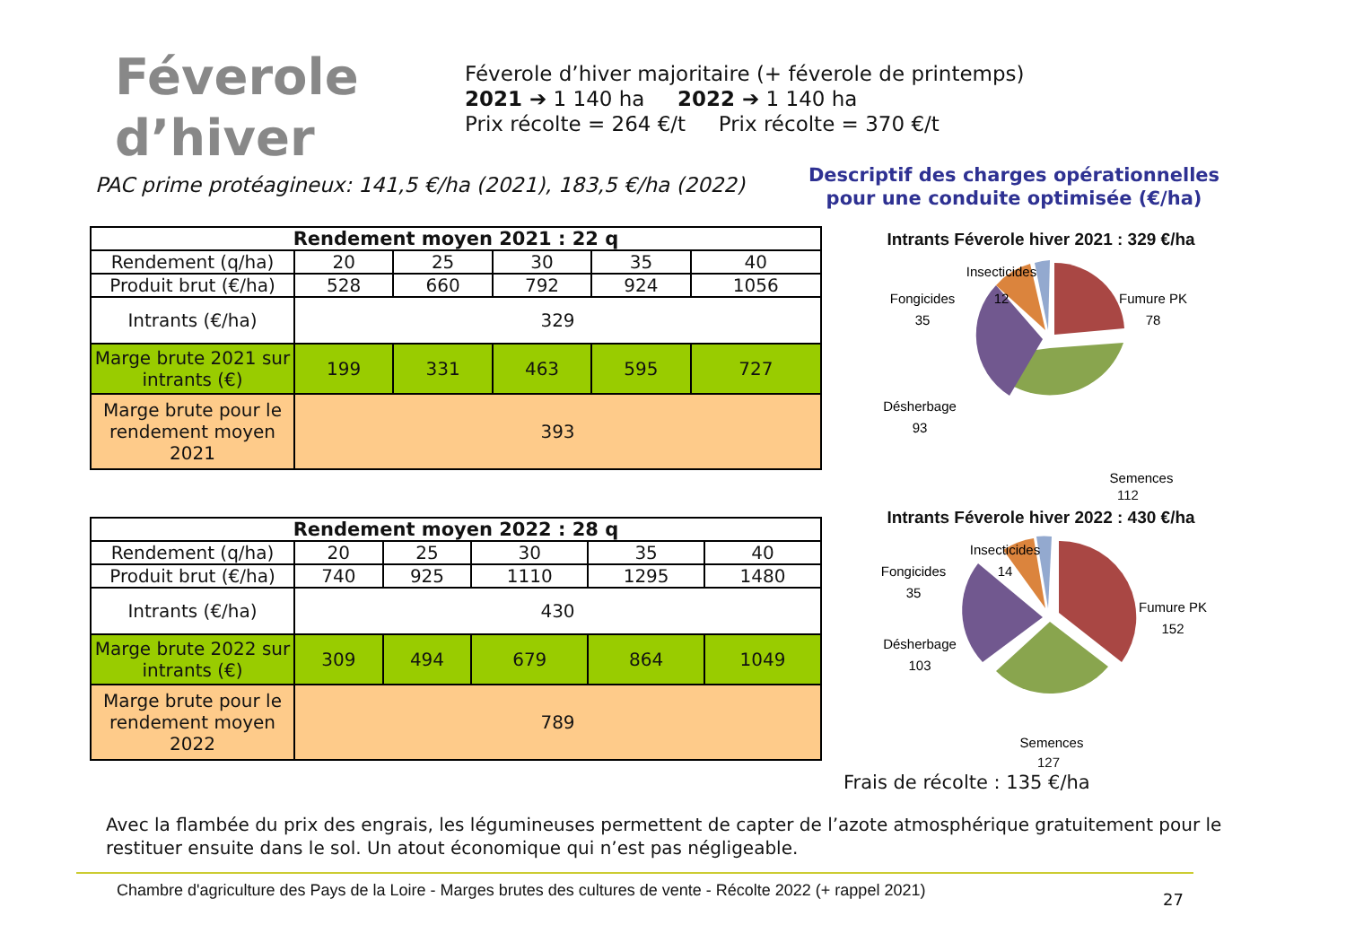Féverole
d’hiver
Féverole d’hiver majoritaire (+ féverole de printemps)
2021 ➔ 1 140 ha 2022 ➔ 1 140 ha
Prix récolte = 264 €/t Prix récolte = 370 €/t
PAC prime protéagineux: 141,5 €/ha (2021), 183,5 €/ha (2022)
Descriptif des charges opérationnelles pour une conduite optimisée (€/ha)
| Rendement moyen 2021 : 22 q | | | | | |
| --- | --- | --- | --- | --- | --- |
| Rendement (q/ha) | 20 | 25 | 30 | 35 | 40 |
| Produit brut (€/ha) | 528 | 660 | 792 | 924 | 1056 |
| Intrants (€/ha) | 329 | | | | |
| Marge brute 2021 sur intrants (€) | 199 | 331 | 463 | 595 | 727 |
| Marge brute pour le rendement moyen 2021 | 393 | | | | |
| Rendement moyen 2022 : 28 q | | | | | |
| --- | --- | --- | --- | --- | --- |
| Rendement (q/ha) | 20 | 25 | 30 | 35 | 40 |
| Produit brut (€/ha) | 740 | 925 | 1110 | 1295 | 1480 |
| Intrants (€/ha) | 430 | | | | |
| Marge brute 2022 sur intrants (€) | 309 | 494 | 679 | 864 | 1049 |
| Marge brute pour le rendement moyen 2022 | 789 | | | | |
Intrants Féverole hiver 2021 : 329 €/ha
Insecticides
12
Fongicides
35
Fumure PK
78
Désherbage
93
Semences
112
Intrants Féverole hiver 2022 : 430 €/ha
Insecticides
14
Fongicides
35
Fumure PK
152
Désherbage
103
Semences
127
Frais de récolte : 135 €/ha
Avec la flambée du prix des engrais, les légumineuses permettent de capter de l’azote atmosphérique gratuitement pour le restituer ensuite dans le sol. Un atout économique qui n’est pas négligeable.
Chambre d'agriculture des Pays de la Loire - Marges brutes des cultures de vente - Récolte 2022 (+ rappel 2021)
27